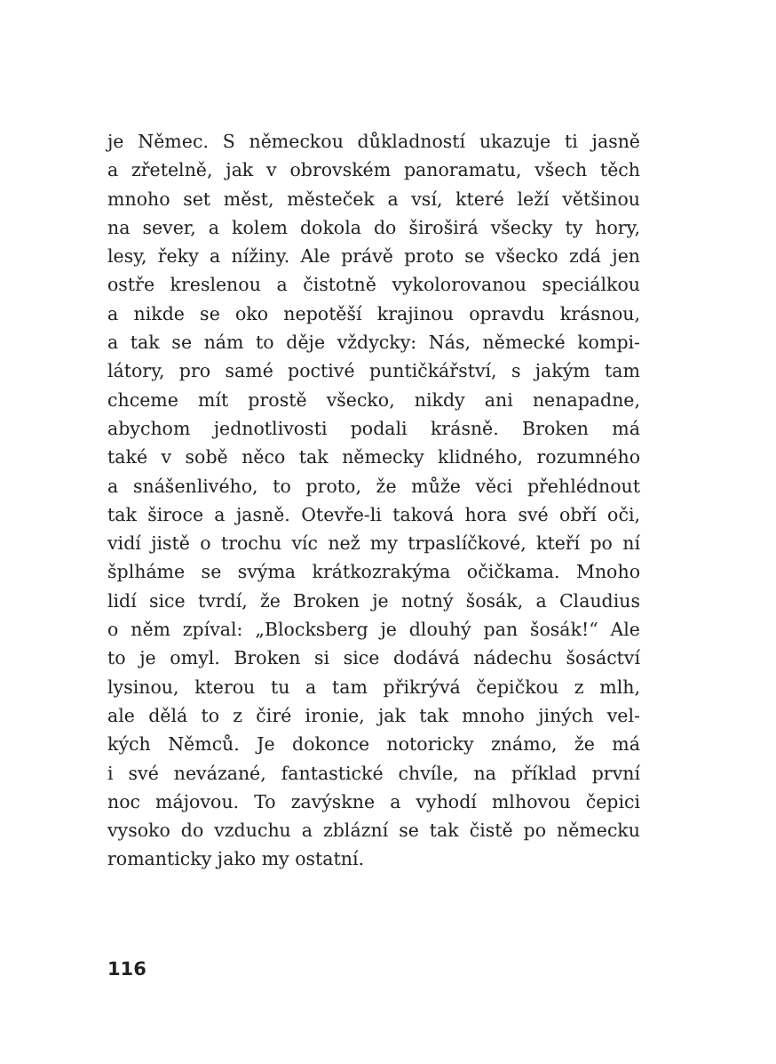je Němec. S německou důkladností ukazuje ti jasně
a zřetelně, jak v obrovském panoramatu, všech těch
mnoho set měst, městeček a vsí, které leží většinou
na sever, a kolem dokola do široširá všecky ty hory,
lesy, řeky a nížiny. Ale právě proto se všecko zdá jen
ostře kreslenou a čistotně vykolorovanou speciálkou
a nikde se oko nepotěší krajinou opravdu krásnou,
a tak se nám to děje vždycky: Nás, německé kompi-
látory, pro samé poctivé puntičkářství, s jakým tam
chceme mít prostě všecko, nikdy ani nenapadne,
abychom jednotlivosti podali krásně. Broken má
také v sobě něco tak německy klidného, rozumného
a snášenlivého, to proto, že může věci přehlédnout
tak široce a jasně. Otevře-li taková hora své obří oči,
vidí jistě o trochu víc než my trpaslíčkové, kteří po ní
šplháme se svýma krátkozrakýma očičkama. Mnoho
lidí sice tvrdí, že Broken je notný šosák, a Claudius
o něm zpíval: „Blocksberg je dlouhý pan šosák!“ Ale
to je omyl. Broken si sice dodává nádechu šosáctví
lysinou, kterou tu a tam přikrývá čepičkou z mlh,
ale dělá to z čiré ironie, jak tak mnoho jiných vel-
kých Němců. Je dokonce notoricky známo, že má
i své nevázané, fantastické chvíle, na příklad první
noc májovou. To zavýskne a vyhodí mlhovou čepici
vysoko do vzduchu a zblázní se tak čistě po německu
romanticky jako my ostatní.
116